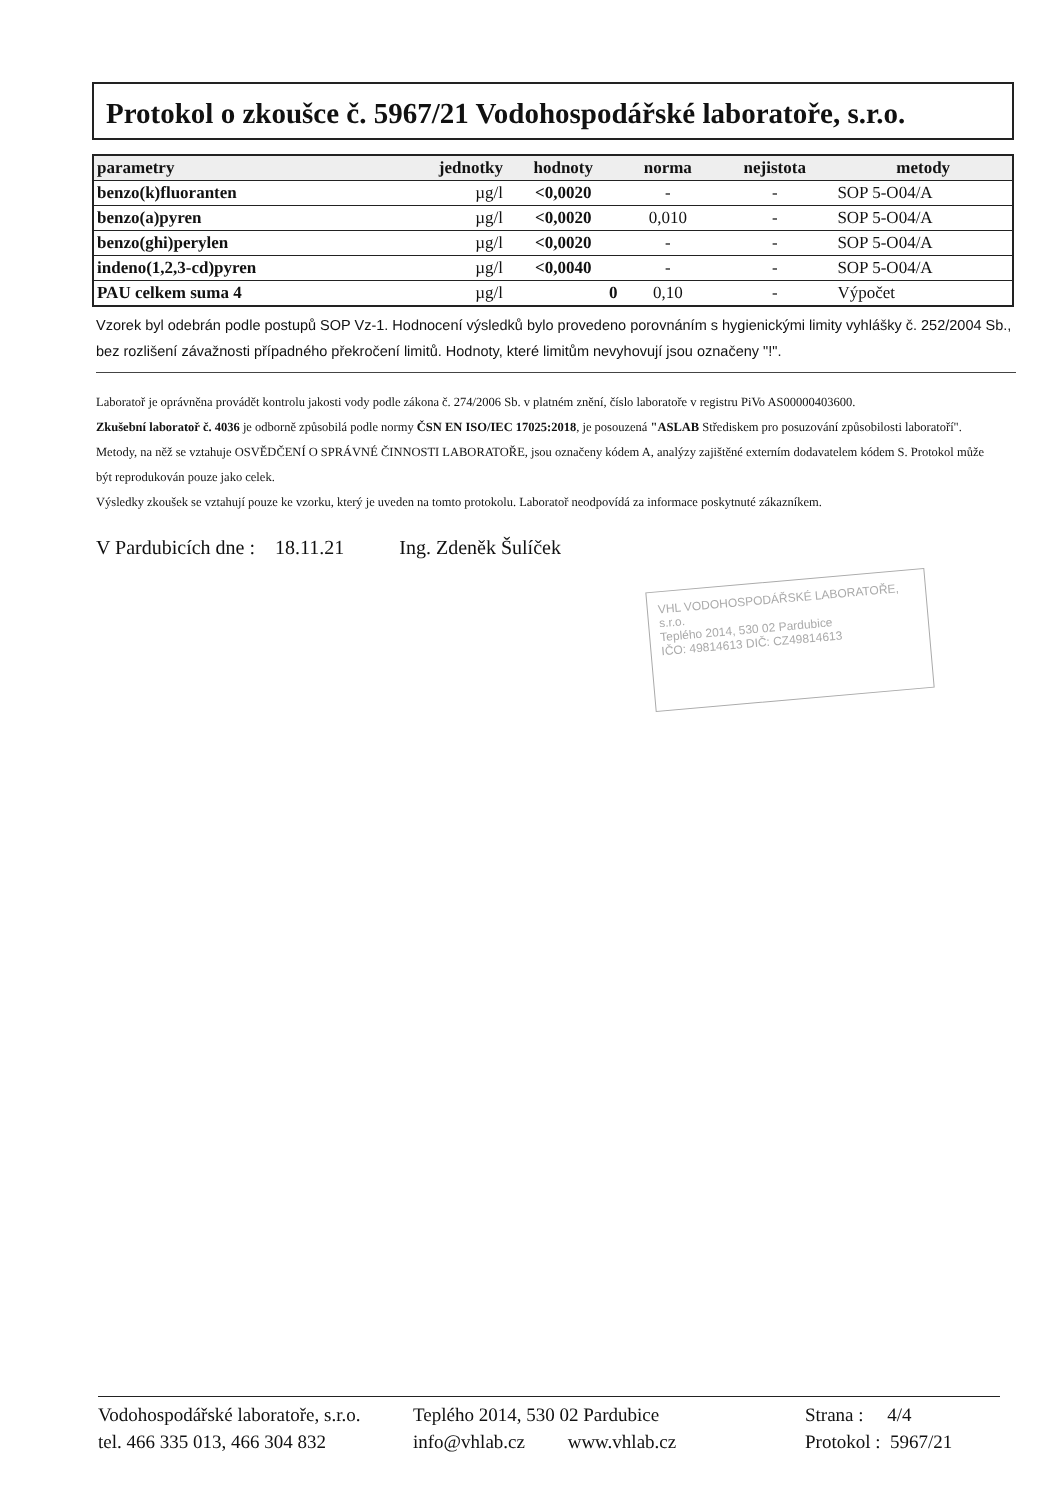Protokol o zkoušce č. 5967/21 Vodohospodářské laboratoře, s.r.o.
| parametry | jednotky | hodnoty | norma | nejistota | metody |
| --- | --- | --- | --- | --- | --- |
| benzo(k)fluoranten | µg/l | <0,0020 | - | - | SOP 5-O04/A |
| benzo(a)pyren | µg/l | <0,0020 | 0,010 | - | SOP 5-O04/A |
| benzo(ghi)perylen | µg/l | <0,0020 | - | - | SOP 5-O04/A |
| indeno(1,2,3-cd)pyren | µg/l | <0,0040 | - | - | SOP 5-O04/A |
| PAU celkem suma 4 | µg/l | 0 | 0,10 | - | Výpočet |
Vzorek byl odebrán podle postupů SOP Vz-1. Hodnocení výsledků bylo provedeno porovnáním s hygienickými limity vyhlášky č. 252/2004 Sb., bez rozlišení závažnosti případného překročení limitů. Hodnoty, které limitům nevyhovují jsou označeny "!".
Laboratoř je oprávněna provádět kontrolu jakosti vody podle zákona č. 274/2006 Sb. v platném znění, číslo laboratoře v registru PiVo AS00000403600.
Zkušební laboratoř č. 4036 je odborně způsobilá podle normy ČSN EN ISO/IEC 17025:2018, je posouzená "ASLAB Střediskem pro posuzování způsobilosti laboratoří". Metody, na něž se vztahuje OSVĚDČENÍ O SPRÁVNÉ ČINNOSTI LABORATOŘE, jsou označeny kódem A, analýzy zajištěné externím dodavatelem kódem S. Protokol může být reprodukován pouze jako celek.
Výsledky zkoušek se vztahují pouze ke vzorku, který je uveden na tomto protokolu. Laboratoř neodpovídá za informace poskytnuté zákazníkem.
V Pardubicích dne : 18.11.21 Ing. Zdeněk Šulíček
VHL VODOHOSPODÁŘSKÉ LABORATOŘE, s.r.o.
Teplého 2014, 530 02 Pardubice
IČO: 49814613 DIČ: CZ49814613
Vodohospodářské laboratoře, s.r.o.
tel. 466 335 013, 466 304 832
Teplého 2014, 530 02 Pardubice
info@vhlab.cz www.vhlab.cz
Strana : 4/4
Protokol : 5967/21